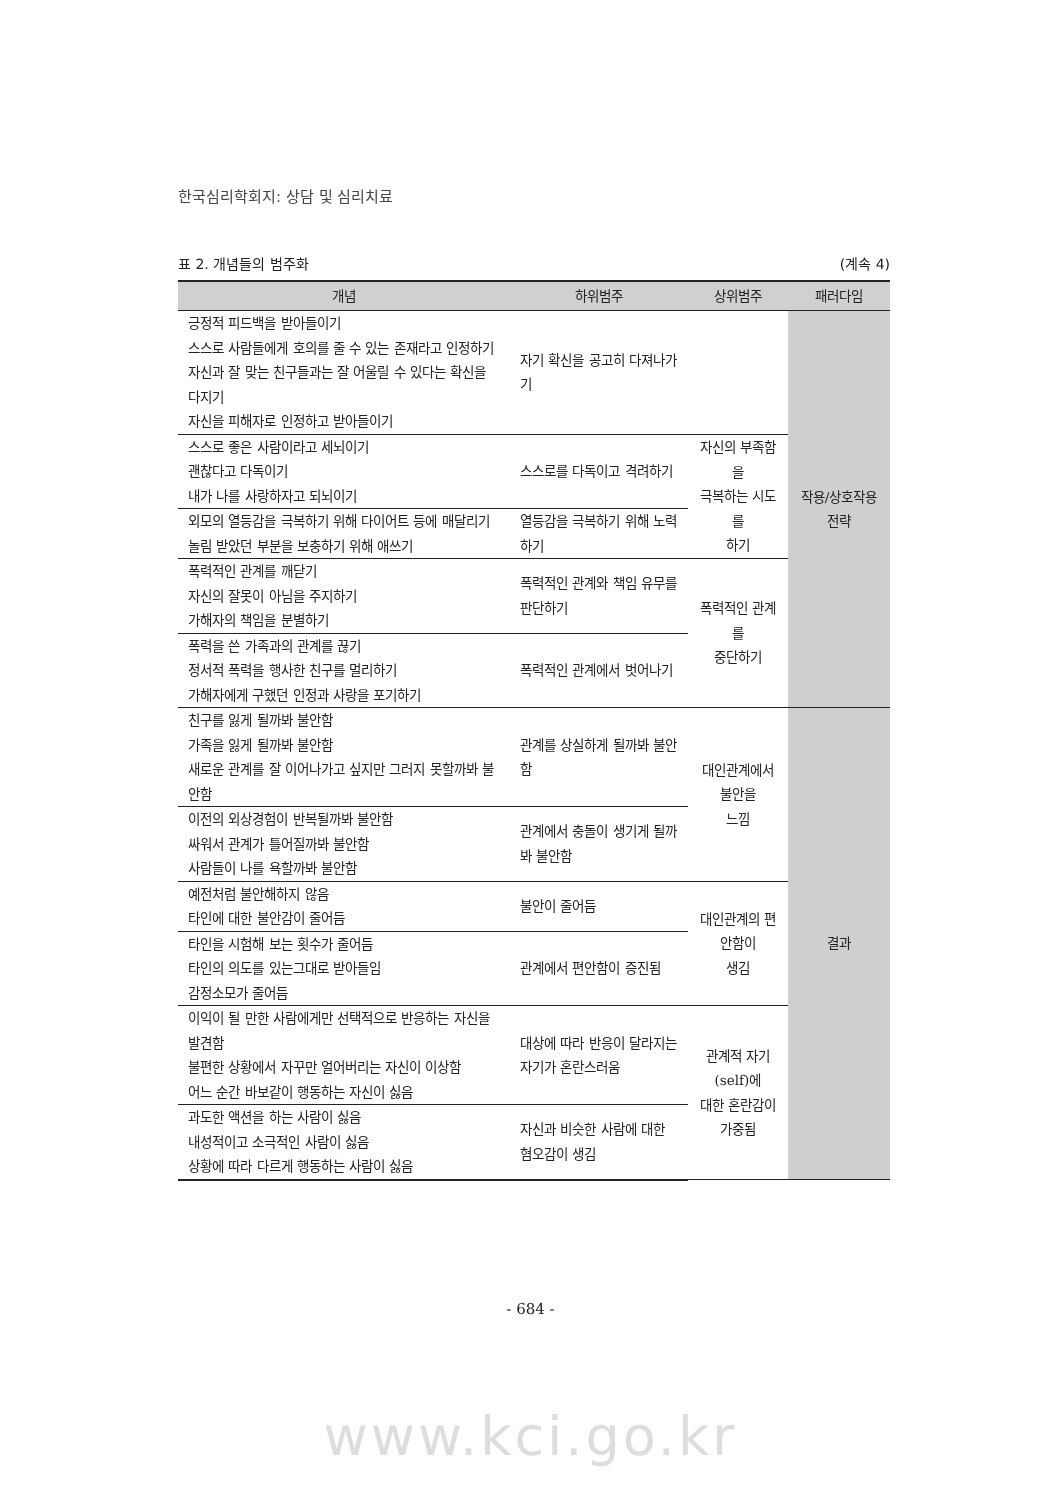한국심리학회지: 상담 및 심리치료
표 2. 개념들의 범주화 (계속 4)
| 개념 | 하위범주 | 상위범주 | 패러다임 |
| --- | --- | --- | --- |
| 긍정적 피드백을 받아들이기 스스로 사람들에게 호의를 줄 수 있는 존재라고 인정하기 자신과 잘 맞는 친구들과는 잘 어울릴 수 있다는 확신을 다지기 자신을 피해자로 인정하고 받아들이기 | 자기 확신을 공고히 다져나가기 | | 작용/상호작용 전략 |
| 스스로 좋은 사람이라고 세뇌이기 괜찮다고 다독이기 내가 나를 사랑하자고 되뇌이기 | 스스로를 다독이고 격려하기 | 자신의 부족함을 극복하는 시도를 하기 | |
| 외모의 열등감을 극복하기 위해 다이어트 등에 매달리기 놀림 받았던 부분을 보충하기 위해 애쓰기 | 열등감을 극복하기 위해 노력하기 | | |
| 폭력적인 관계를 깨닫기 자신의 잘못이 아님을 주지하기 가해자의 책임을 분별하기 | 폭력적인 관계와 책임 유무를 판단하기 | 폭력적인 관계를 중단하기 | |
| 폭력을 쓴 가족과의 관계를 끊기 정서적 폭력을 행사한 친구를 멀리하기 가해자에게 구했던 인정과 사랑을 포기하기 | 폭력적인 관계에서 벗어나기 | | |
| 친구를 잃게 될까봐 불안함 가족을 잃게 될까봐 불안함 새로운 관계를 잘 이어나가고 싶지만 그러지 못할까봐 불안함 | 관계를 상실하게 될까봐 불안함 | 대인관계에서 불안을 느낌 | 결과 |
| 이전의 외상경험이 반복될까봐 불안함 싸워서 관계가 틀어질까봐 불안함 사람들이 나를 욕할까봐 불안함 | 관계에서 충돌이 생기게 될까봐 불안함 | | |
| 예전처럼 불안해하지 않음 타인에 대한 불안감이 줄어듬 | 불안이 줄어듬 | 대인관계의 편안함이 생김 | |
| 타인을 시험해 보는 횟수가 줄어듬 타인의 의도를 있는그대로 받아들임 감정소모가 줄어듬 | 관계에서 편안함이 증진됨 | | |
| 이익이 될 만한 사람에게만 선택적으로 반응하는 자신을 발견함 불편한 상황에서 자꾸만 얼어버리는 자신이 이상함 어느 순간 바보같이 행동하는 자신이 싫음 | 대상에 따라 반응이 달라지는 자기가 혼란스러움 | 관계적 자기(self)에 대한 혼란감이 가중됨 | |
| 과도한 액션을 하는 사람이 싫음 내성적이고 소극적인 사람이 싫음 상황에 따라 다르게 행동하는 사람이 싫음 | 자신과 비슷한 사람에 대한 혐오감이 생김 | | |
- 684 -
www.kci.go.kr